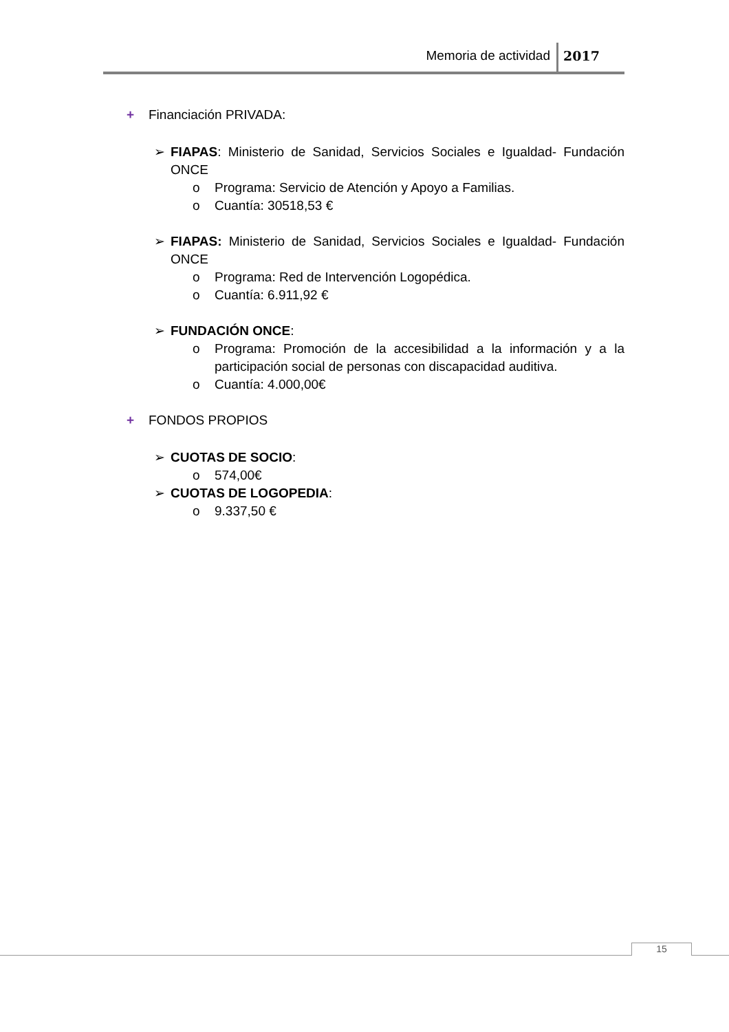Memoria de actividad 2017
+ Financiación PRIVADA:
➢ FIAPAS: Ministerio de Sanidad, Servicios Sociales e Igualdad- Fundación ONCE
o Programa: Servicio de Atención y Apoyo a Familias.
o Cuantía: 30518,53 €
➢ FIAPAS: Ministerio de Sanidad, Servicios Sociales e Igualdad- Fundación ONCE
o Programa: Red de Intervención Logopédica.
o Cuantía: 6.911,92 €
➢ FUNDACIÓN ONCE:
o Programa: Promoción de la accesibilidad a la información y a la participación social de personas con discapacidad auditiva.
o Cuantía: 4.000,00€
+ FONDOS PROPIOS
➢ CUOTAS DE SOCIO:
o 574,00€
➢ CUOTAS DE LOGOPEDIA:
o 9.337,50 €
15